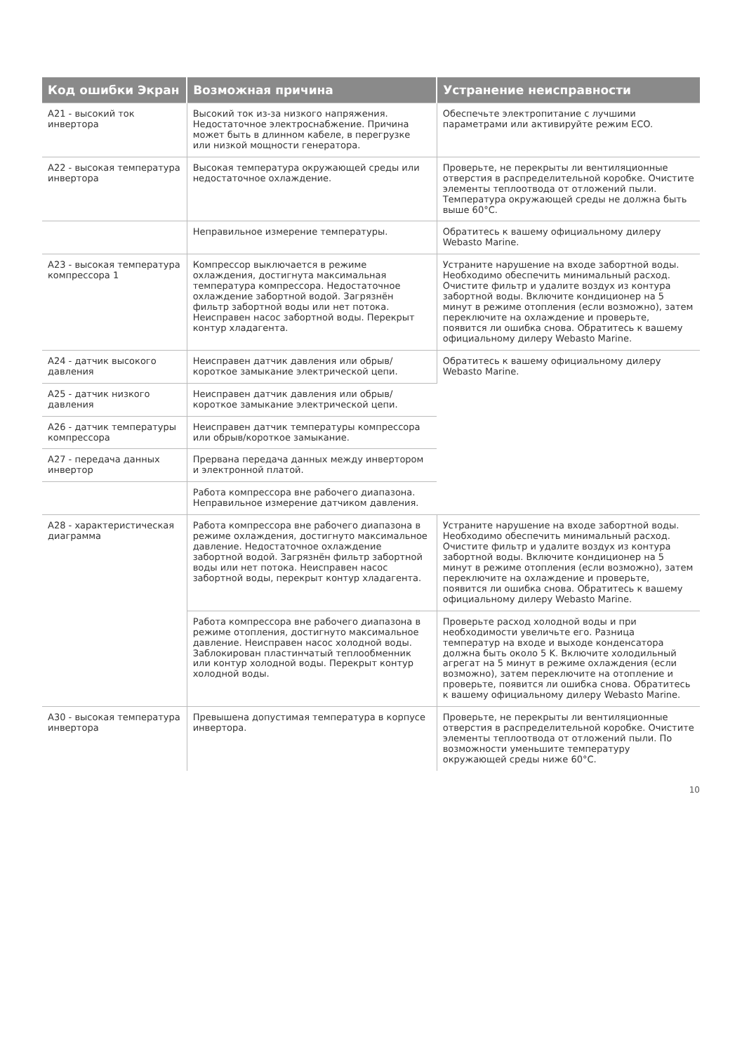| Код ошибки Экран | Возможная причина | Устранение неисправности |
| --- | --- | --- |
| A21 - высокий ток инвертора | Высокий ток из-за низкого напряжения. Недостаточное электроснабжение. Причина может быть в длинном кабеле, в перегрузке или низкой мощности генератора. | Обеспечьте электропитание с лучшими параметрами или активируйте режим ECO. |
| A22 - высокая температура инвертора | Высокая температура окружающей среды или недостаточное охлаждение. | Проверьте, не перекрыты ли вентиляционные отверстия в распределительной коробке. Очистите элементы теплоотвода от отложений пыли. Температура окружающей среды не должна быть выше 60°C. |
| | Неправильное измерение температуры. | Обратитесь к вашему официальному дилеру Webasto Marine. |
| A23 - высокая температура компрессора 1 | Компрессор выключается в режиме охлаждения, достигнута максимальная температура компрессора. Недостаточное охлаждение забортной водой. Загрязнён фильтр забортной воды или нет потока. Неисправен насос забортной воды. Перекрыт контур хладагента. | Устраните нарушение на входе забортной воды. Необходимо обеспечить минимальный расход. Очистите фильтр и удалите воздух из контура забортной воды. Включите кондиционер на 5 минут в режиме отопления (если возможно), затем переключите на охлаждение и проверьте, появится ли ошибка снова. Обратитесь к вашему официальному дилеру Webasto Marine. |
| A24 - датчик высокого давления | Неисправен датчик давления или обрыв/короткое замыкание электрической цепи. | Обратитесь к вашему официальному дилеру Webasto Marine. |
| A25 - датчик низкого давления | Неисправен датчик давления или обрыв/короткое замыкание электрической цепи. | |
| A26 - датчик температуры компрессора | Неисправен датчик температуры компрессора или обрыв/короткое замыкание. | |
| A27 - передача данных инвертор | Прервана передача данных между инвертором и электронной платой. | |
| | Работа компрессора вне рабочего диапазона. Неправильное измерение датчиком давления. | |
| A28 - характеристическая диаграмма | Работа компрессора вне рабочего диапазона в режиме охлаждения, достигнуто максимальное давление. Недостаточное охлаждение забортной водой. Загрязнён фильтр забортной воды или нет потока. Неисправен насос забортной воды, перекрыт контур хладагента. | Устраните нарушение на входе забортной воды. Необходимо обеспечить минимальный расход. Очистите фильтр и удалите воздух из контура забортной воды. Включите кондиционер на 5 минут в режиме отопления (если возможно), затем переключите на охлаждение и проверьте, появится ли ошибка снова. Обратитесь к вашему официальному дилеру Webasto Marine. |
| | Работа компрессора вне рабочего диапазона в режиме отопления, достигнуто максимальное давление. Неисправен насос холодной воды. Заблокирован пластинчатый теплообменник или контур холодной воды. Перекрыт контур холодной воды. | Проверьте расход холодной воды и при необходимости увеличьте его. Разница температур на входе и выходе конденсатора должна быть около 5 K. Включите холодильный агрегат на 5 минут в режиме охлаждения (если возможно), затем переключите на отопление и проверьте, появится ли ошибка снова. Обратитесь к вашему официальному дилеру Webasto Marine. |
| A30 - высокая температура инвертора | Превышена допустимая температура в корпусе инвертора. | Проверьте, не перекрыты ли вентиляционные отверстия в распределительной коробке. Очистите элементы теплоотвода от отложений пыли. По возможности уменьшите температуру окружающей среды ниже 60°C. |
10